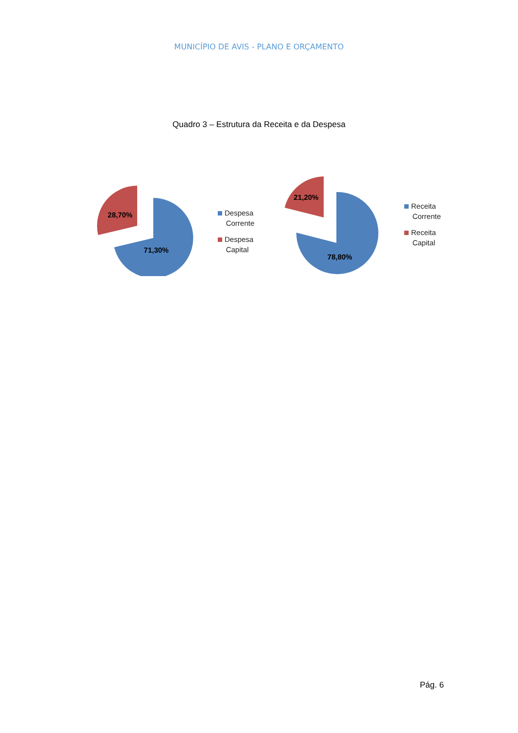MUNICÍPIO DE AVIS - PLANO E ORÇAMENTO
Quadro 3 – Estrutura da Receita e da Despesa
71,30%
28,70%
Despesa
Corrente
Despesa
Capital
78,80%
21,20%
Receita
Corrente
Receita
Capital
Pág. 6